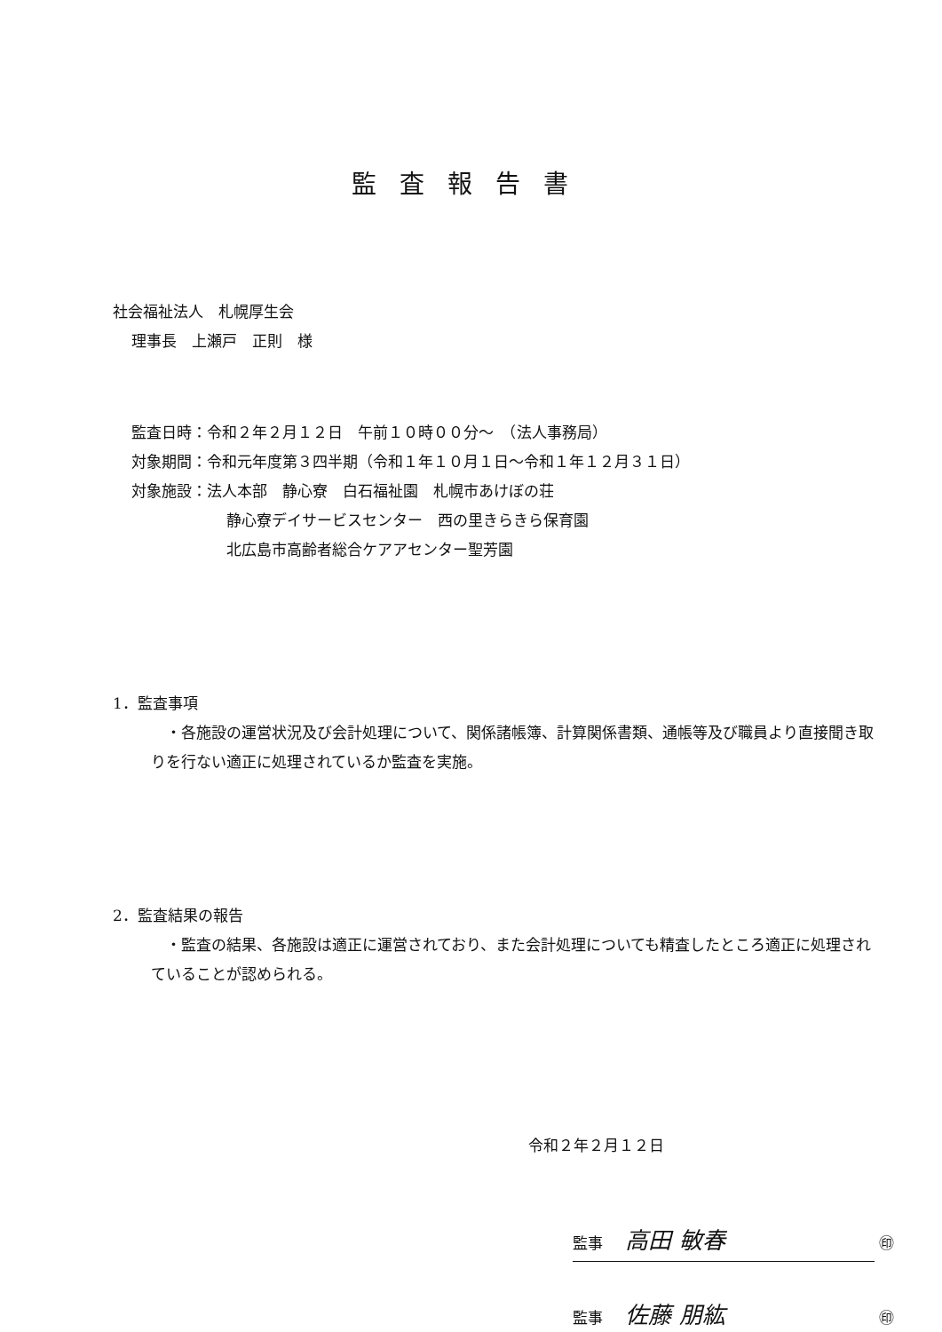監査報告書
社会福祉法人　札幌厚生会
理事長　上瀬戸　正則　様
監査日時：令和２年２月１２日　午前１０時００分～　（法人事務局）
対象期間：令和元年度第３四半期（令和１年１０月１日～令和１年１２月３１日）
対象施設：法人本部　静心寮　白石福祉園　札幌市あけぼの荘
静心寮デイサービスセンター　西の里きらきら保育園
北広島市高齢者総合ケアアセンター聖芳園
1．監査事項
　・各施設の運営状況及び会計処理について、関係諸帳簿、計算関係書類、通帳等及び職員より直接聞き取りを行ない適正に処理されているか監査を実施。
2．監査結果の報告
　・監査の結果、各施設は適正に運営されており、また会計処理についても精査したところ適正に処理されていることが認められる。
令和２年２月１２日
監事 高田 敏春 ㊞
監事 佐藤 朋紘 ㊞